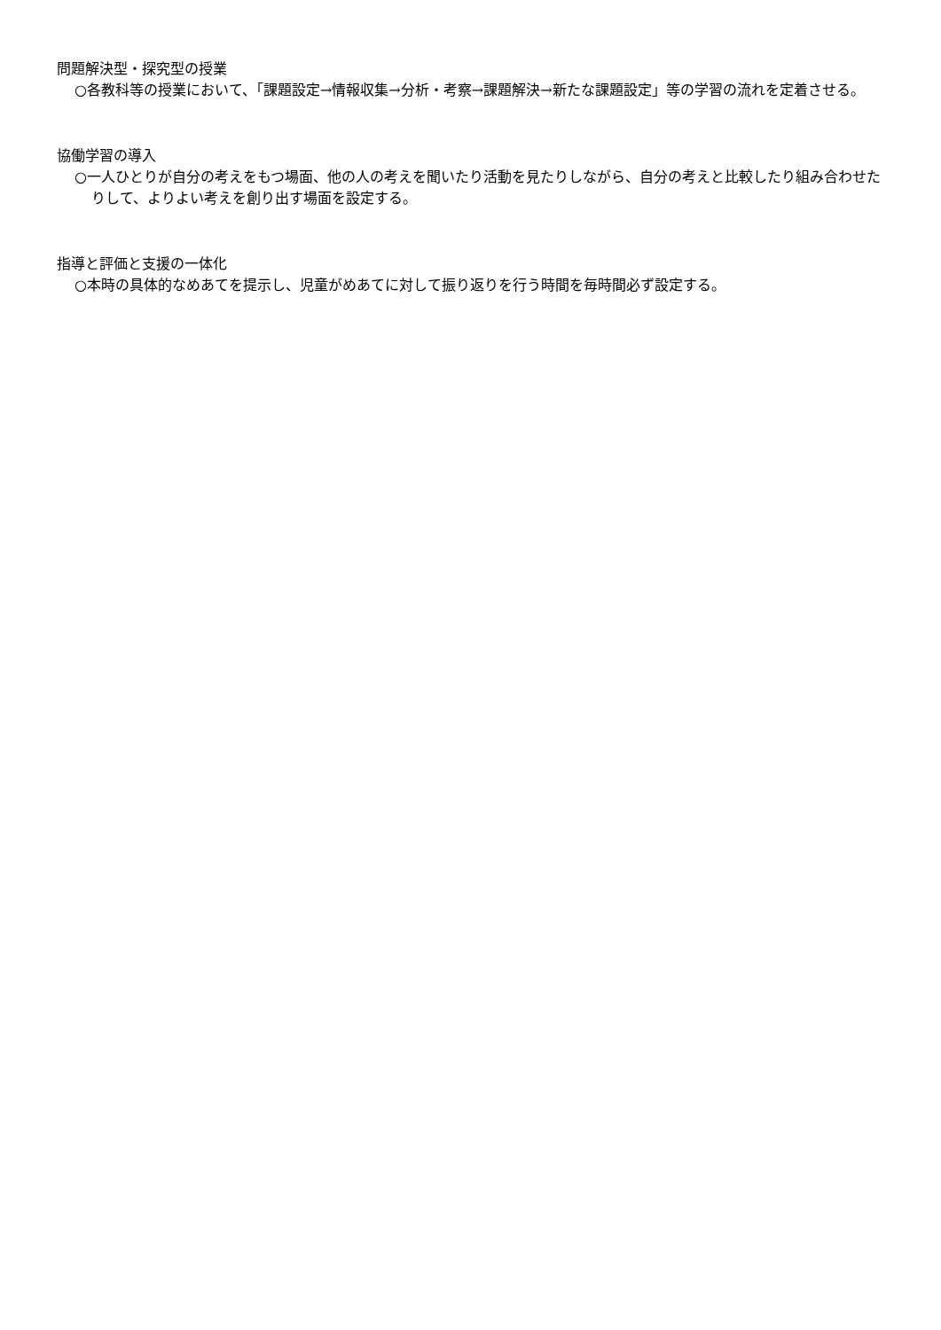問題解決型・探究型の授業
○各教科等の授業において、「課題設定→情報収集→分析・考察→課題解決→新たな課題設定」等の学習の流れを定着させる。
協働学習の導入
○一人ひとりが自分の考えをもつ場面、他の人の考えを聞いたり活動を見たりしながら、自分の考えと比較したり組み合わせたりして、よりよい考えを創り出す場面を設定する。
指導と評価と支援の一体化
○本時の具体的なめあてを提示し、児童がめあてに対して振り返りを行う時間を毎時間必ず設定する。